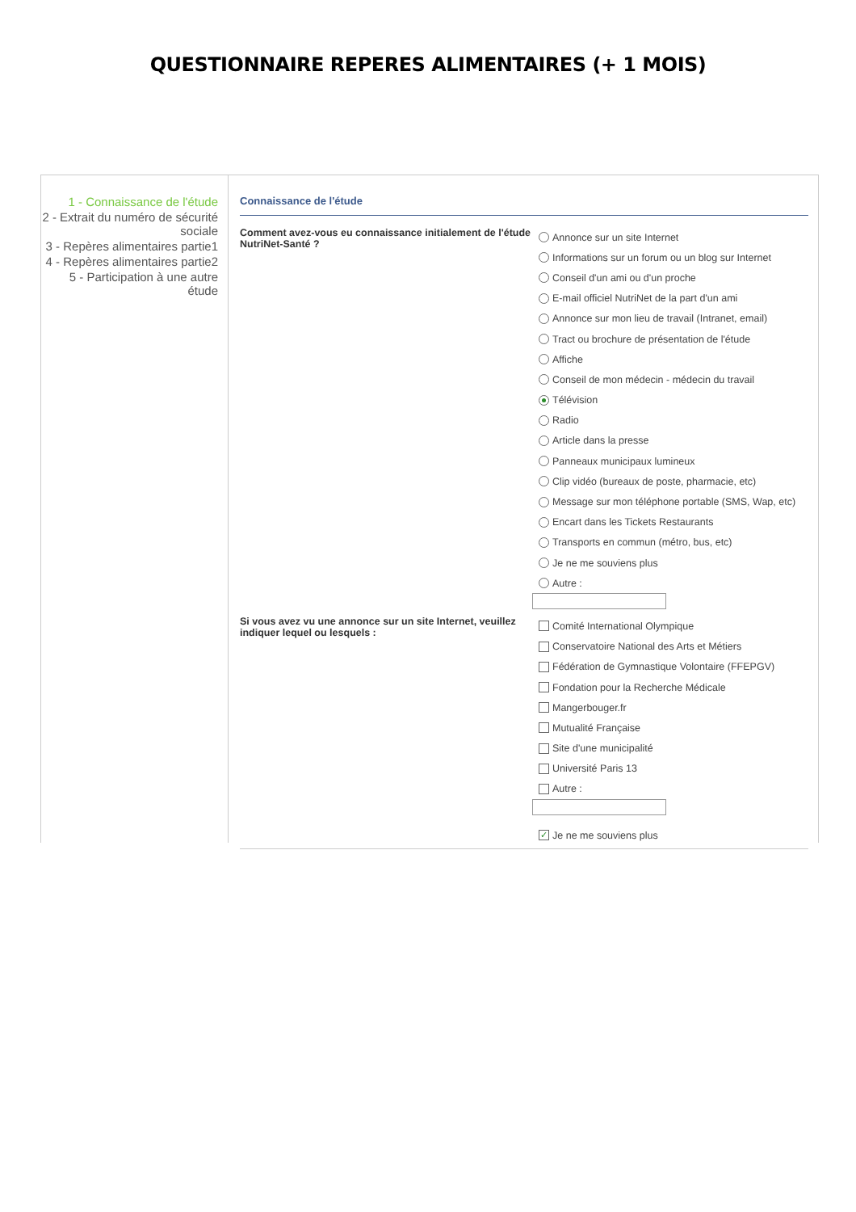QUESTIONNAIRE REPERES ALIMENTAIRES (+ 1 MOIS)
1 - Connaissance de l'étude
2 - Extrait du numéro de sécurité sociale
3 - Repères alimentaires partie1
4 - Repères alimentaires partie2
5 - Participation à une autre étude
Connaissance de l'étude
Comment avez-vous eu connaissance initialement de l'étude NutriNet-Santé ?
Annonce sur un site Internet
Informations sur un forum ou un blog sur Internet
Conseil d'un ami ou d'un proche
E-mail officiel NutriNet de la part d'un ami
Annonce sur mon lieu de travail (Intranet, email)
Tract ou brochure de présentation de l'étude
Affiche
Conseil de mon médecin - médecin du travail
Télévision
Radio
Article dans la presse
Panneaux municipaux lumineux
Clip vidéo (bureaux de poste, pharmacie, etc)
Message sur mon téléphone portable (SMS, Wap, etc)
Encart dans les Tickets Restaurants
Transports en commun (métro, bus, etc)
Je ne me souviens plus
Autre :
Si vous avez vu une annonce sur un site Internet, veuillez indiquer lequel ou lesquels :
Comité International Olympique
Conservatoire National des Arts et Métiers
Fédération de Gymnastique Volontaire (FFEPGV)
Fondation pour la Recherche Médicale
Mangerbouger.fr
Mutualité Française
Site d'une municipalité
Université Paris 13
Autre :
✓ Je ne me souviens plus